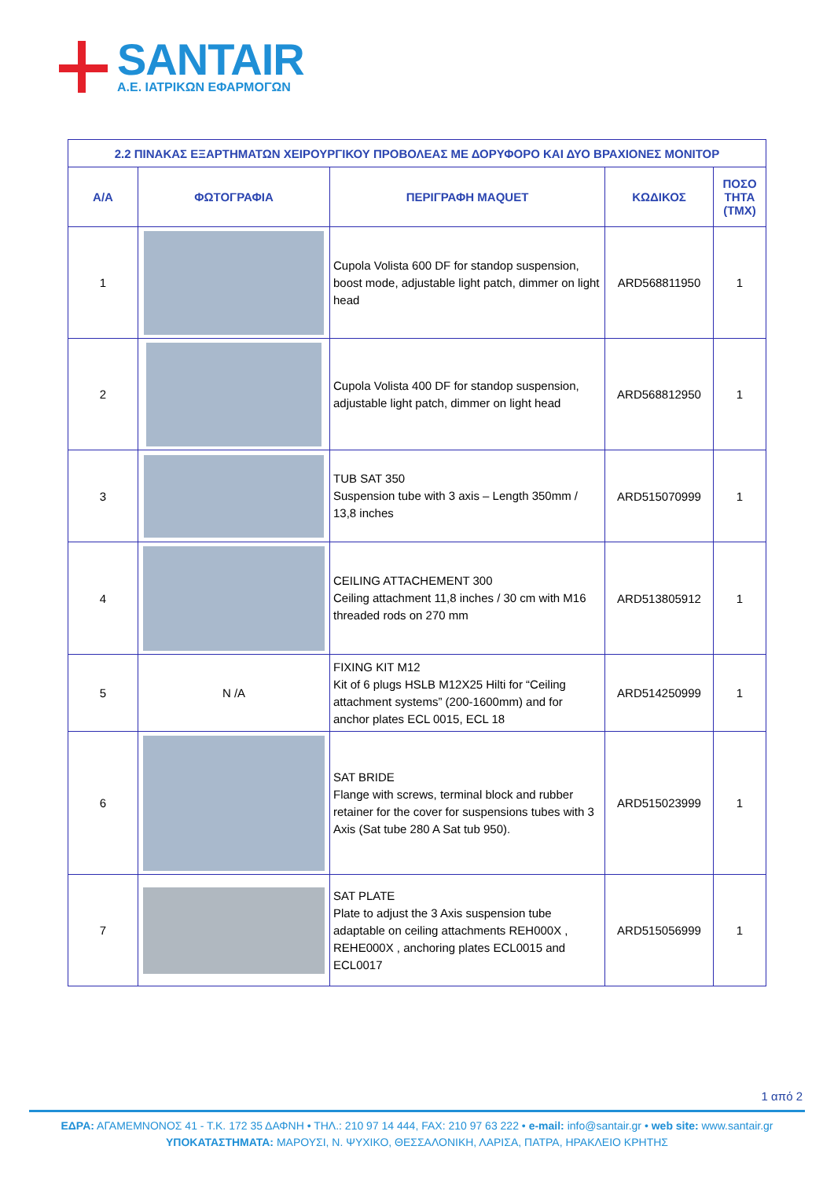SANTAIR
Α.Ε. ΙΑΤΡΙΚΩΝ ΕΦΑΡΜΟΓΩΝ
| 2.2 ΠΙΝΑΚΑΣ ΕΞΑΡΤΗΜΑΤΩΝ ΧΕΙΡΟΥΡΓΙΚΟΥ ΠΡΟΒΟΛΕΑΣ ΜΕ ΔΟΡΥΦΟΡΟ ΚΑΙ ΔΥΟ ΒΡΑΧΙΟΝΕΣ ΜΟΝΙΤΟΡ | | | | |
| --- | --- | --- | --- | --- |
| Α/Α | ΦΩΤΟΓΡΑΦΙΑ | ΠΕΡΙΓΡΑΦΗ MAQUET | ΚΩΔΙΚΟΣ | ΠΟΣΟ ΤΗΤΑ (ΤΜΧ) |
| 1 | | Cupola Volista 600 DF for standop suspension, boost mode, adjustable light patch, dimmer on light head | ARD568811950 | 1 |
| 2 | | Cupola Volista 400 DF for standop suspension, adjustable light patch, dimmer on light head | ARD568812950 | 1 |
| 3 | | TUB SAT 350 Suspension tube with 3 axis – Length 350mm / 13,8 inches | ARD515070999 | 1 |
| 4 | | CEILING ATTACHEMENT 300 Ceiling attachment 11,8 inches / 30 cm with M16 threaded rods on 270 mm | ARD513805912 | 1 |
| 5 | N /A | FIXING KIT M12 Kit of 6 plugs HSLB M12X25 Hilti for “Ceiling attachment systems” (200-1600mm) and for anchor plates ECL 0015, ECL 18 | ARD514250999 | 1 |
| 6 | | SAT BRIDE Flange with screws, terminal block and rubber retainer for the cover for suspensions tubes with 3 Axis (Sat tube 280 A Sat tub 950). | ARD515023999 | 1 |
| 7 | | SAT PLATE Plate to adjust the 3 Axis suspension tube adaptable on ceiling attachments REH000X , REHE000X , anchoring plates ECL0015 and ECL0017 | ARD515056999 | 1 |
1 από 2
ΕΔΡΑ: ΑΓΑΜΕΜΝΟΝΟΣ 41 - Τ.Κ. 172 35 ΔΑΦΝΗ • ΤΗΛ.: 210 97 14 444, FAX: 210 97 63 222 • e-mail: info@santair.gr • web site: www.santair.gr
ΥΠΟΚΑΤΑΣΤΗΜΑΤΑ: ΜΑΡΟΥΣΙ, Ν. ΨΥΧΙΚΟ, ΘΕΣΣΑΛΟΝΙΚΗ, ΛΑΡΙΣΑ, ΠΑΤΡΑ, ΗΡΑΚΛΕΙΟ ΚΡΗΤΗΣ